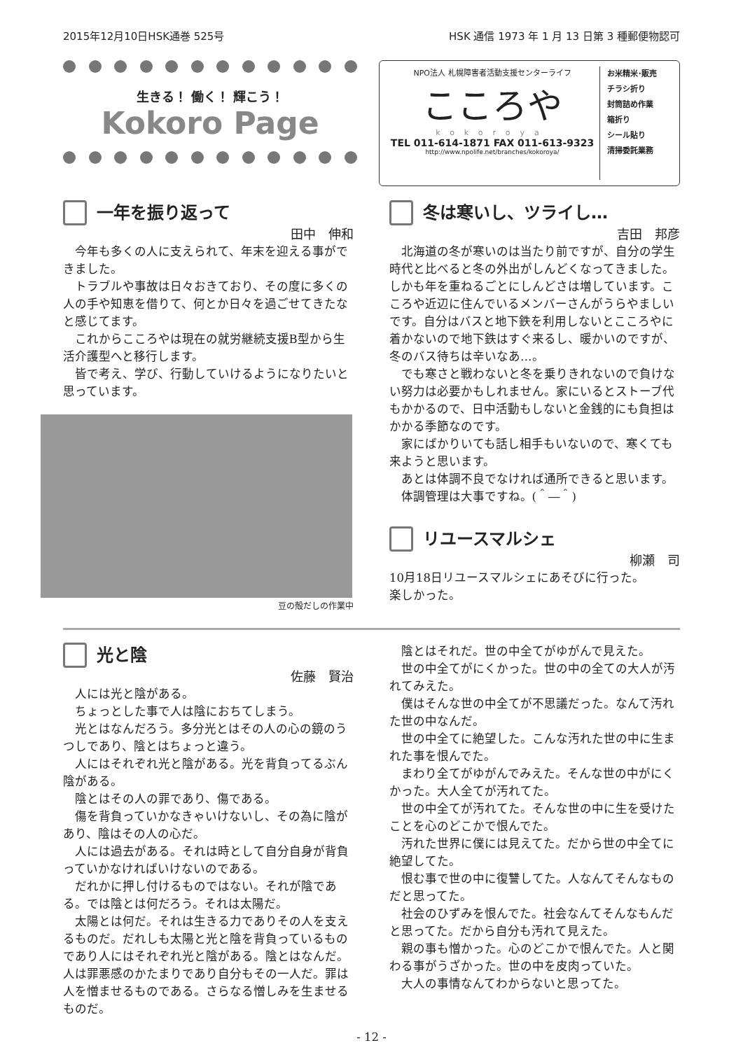2015年12月10日HSK通巻 525号 HSK 通信 1973 年 1 月 13 日第 3 種郵便物認可
生きる！ 働く！ 輝こう！
Kokoro Page
NPO法人 札幌障害者活動支援センターライフ
こころや
kokoroya
TEL 011-614-1871 FAX 011-613-9323
http://www.npolife.net/branches/kokoroya/
お米精米･販売
チラシ折り
封筒詰め作業
箱折り
シール貼り
清掃委託業務
一年を振り返って
田中　伸和
今年も多くの人に支えられて、年末を迎える事ができました。
トラブルや事故は日々おきており、その度に多くの人の手や知恵を借りて、何とか日々を過ごせてきたなと感じてます。
これからこころやは現在の就労継続支援B型から生活介護型へと移行します。
皆で考え、学び、行動していけるようになりたいと思っています。
豆の殻だしの作業中
冬は寒いし、ツライし…
吉田　邦彦
北海道の冬が寒いのは当たり前ですが、自分の学生時代と比べると冬の外出がしんどくなってきました。しかも年を重ねるごとにしんどさは増しています。こころや近辺に住んでいるメンバーさんがうらやましいです。自分はバスと地下鉄を利用しないとこころやに着かないので地下鉄はすぐ来るし、暖かいのですが、冬のバス待ちは辛いなあ…。
でも寒さと戦わないと冬を乗りきれないので負けない努力は必要かもしれません。家にいるとストーブ代もかかるので、日中活動もしないと金銭的にも負担はかかる季節なのです。
家にばかりいても話し相手もいないので、寒くても来ようと思います。
あとは体調不良でなければ通所できると思います。
体調管理は大事ですね。(＾―＾)
リユースマルシェ
柳瀬　司
10月18日リユースマルシェにあそびに行った。
楽しかった。
光と陰
佐藤　賢治
人には光と陰がある。
ちょっとした事で人は陰におちてしまう。
光とはなんだろう。多分光とはその人の心の鏡のうつしであり、陰とはちょっと違う。
人にはそれぞれ光と陰がある。光を背負ってるぶん陰がある。
陰とはその人の罪であり、傷である。
傷を背負っていかなきゃいけないし、その為に陰があり、陰はその人の心だ。
人には過去がある。それは時として自分自身が背負っていかなければいけないのである。
だれかに押し付けるものではない。それが陰である。では陰とは何だろう。それは太陽だ。
太陽とは何だ。それは生きる力でありその人を支えるものだ。だれしも太陽と光と陰を背負っているものであり人にはそれぞれ光と陰がある。陰とはなんだ。人は罪悪感のかたまりであり自分もその一人だ。罪は人を憎ませるものである。さらなる憎しみを生ませるものだ。
陰とはそれだ。世の中全てがゆがんで見えた。
世の中全てがにくかった。世の中の全ての大人が汚れてみえた。
僕はそんな世の中全てが不思議だった。なんて汚れた世の中なんだ。
世の中全てに絶望した。こんな汚れた世の中に生まれた事を恨んでた。
まわり全てがゆがんでみえた。そんな世の中がにくかった。大人全てが汚れてた。
世の中全てが汚れてた。そんな世の中に生を受けたことを心のどこかで恨んでた。
汚れた世界に僕には見えてた。だから世の中全てに絶望してた。
恨む事で世の中に復讐してた。人なんてそんなものだと思ってた。
社会のひずみを恨んでた。社会なんてそんなもんだと思ってた。だから自分も汚れて見えた。
親の事も憎かった。心のどこかで恨んでた。人と関わる事がうざかった。世の中を皮肉っていた。
大人の事情なんてわからないと思ってた。
- 12 -